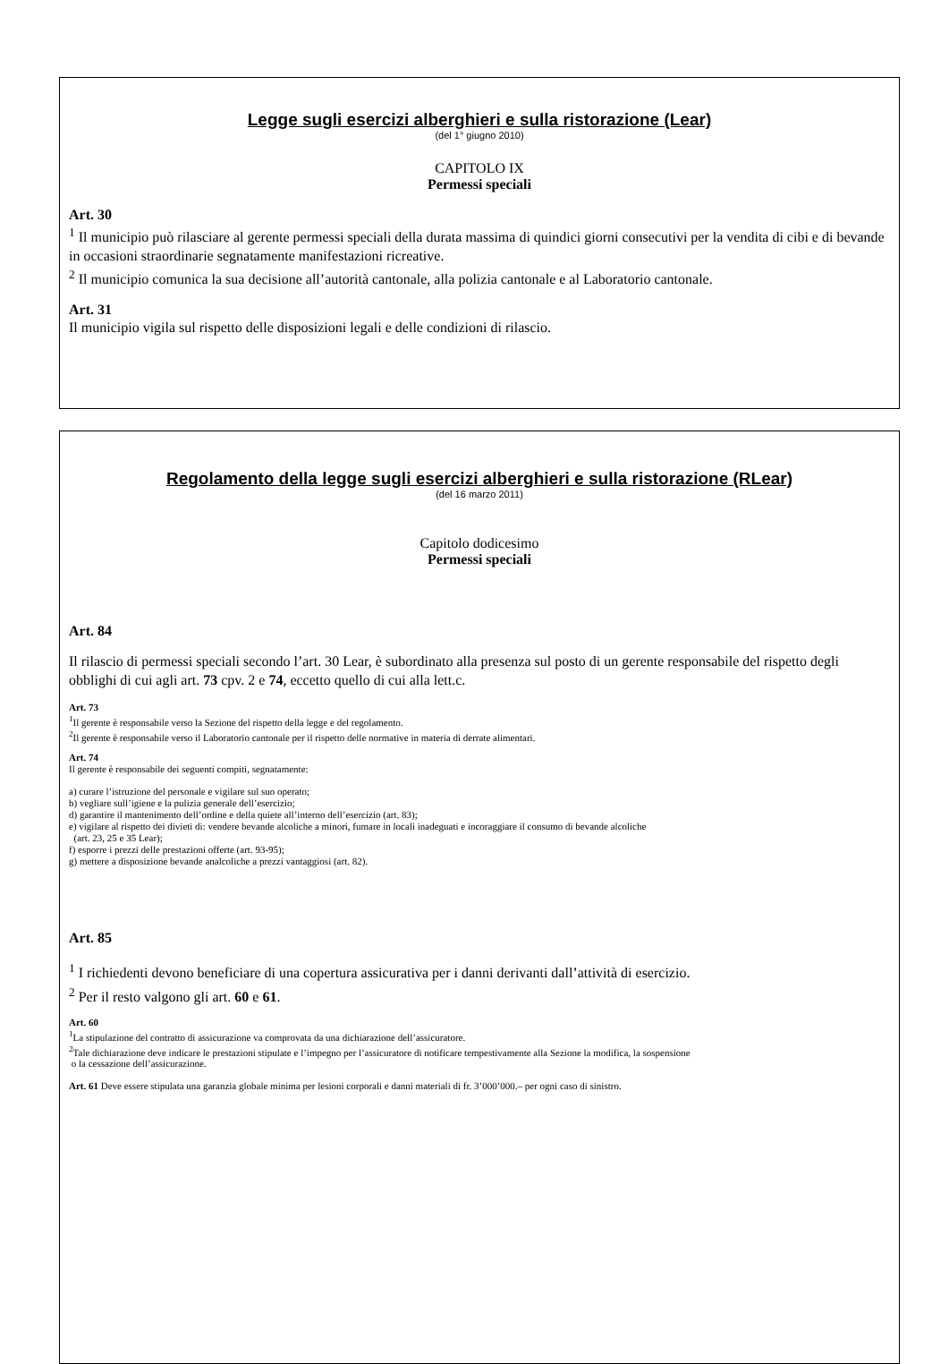Legge sugli esercizi alberghieri e sulla ristorazione (Lear)
(del 1° giugno 2010)
CAPITOLO IX
Permessi speciali
Art. 30
<sup>1</sup> Il municipio può rilasciare al gerente permessi speciali della durata massima di quindici giorni consecutivi per la vendita di cibi e di bevande in occasioni straordinarie segnatamente manifestazioni ricreative.
<sup>2</sup> Il municipio comunica la sua decisione all’autorità cantonale, alla polizia cantonale e al Laboratorio cantonale.
Art. 31
Il municipio vigila sul rispetto delle disposizioni legali e delle condizioni di rilascio.
Regolamento della legge sugli esercizi alberghieri e sulla ristorazione (RLear)
(del 16 marzo 2011)
Capitolo dodicesimo
Permessi speciali
Art. 84
Il rilascio di permessi speciali secondo l’art. 30 Lear, è subordinato alla presenza sul posto di un gerente responsabile del rispetto degli obblighi di cui agli art. 73 cpv. 2 e 74, eccetto quello di cui alla lett.c.
Art. 73
<sup>1</sup> Il gerente è responsabile verso la Sezione del rispetto della legge e del regolamento.
<sup>2</sup> Il gerente è responsabile verso il Laboratorio cantonale per il rispetto delle normative in materia di derrate alimentari.
Art. 74
Il gerente è responsabile dei seguenti compiti, segnatamente:
a) curare l’istruzione del personale e vigilare sul suo operato;
b) vegliare sull’igiene e la pulizia generale dell’esercizio;
d) garantire il mantenimento dell’ordine e della quiete all’interno dell’esercizio (art. 83);
e) vigilare al rispetto dei divieti di: vendere bevande alcoliche a minori, fumare in locali inadeguati e incoraggiare il consumo di bevande alcoliche
(art. 23, 25 e 35 Lear);
f) esporre i prezzi delle prestazioni offerte (art. 93-95);
g) mettere a disposizione bevande analcoliche a prezzi vantaggiosi (art. 82).
Art. 85
<sup>1</sup> I richiedenti devono beneficiare di una copertura assicurativa per i danni derivanti dall’attività di esercizio.
<sup>2</sup> Per il resto valgono gli art. 60 e 61.
Art. 60
<sup>1</sup> La stipulazione del contratto di assicurazione va comprovata da una dichiarazione dell’assicuratore.
<sup>2</sup> Tale dichiarazione deve indicare le prestazioni stipulate e l’impegno per l’assicuratore di notificare tempestivamente alla Sezione la modifica, la sospensione
o la cessazione dell’assicurazione.
Art. 61 Deve essere stipulata una garanzia globale minima per lesioni corporali e danni materiali di fr. 3’000’000.– per ogni caso di sinistro.